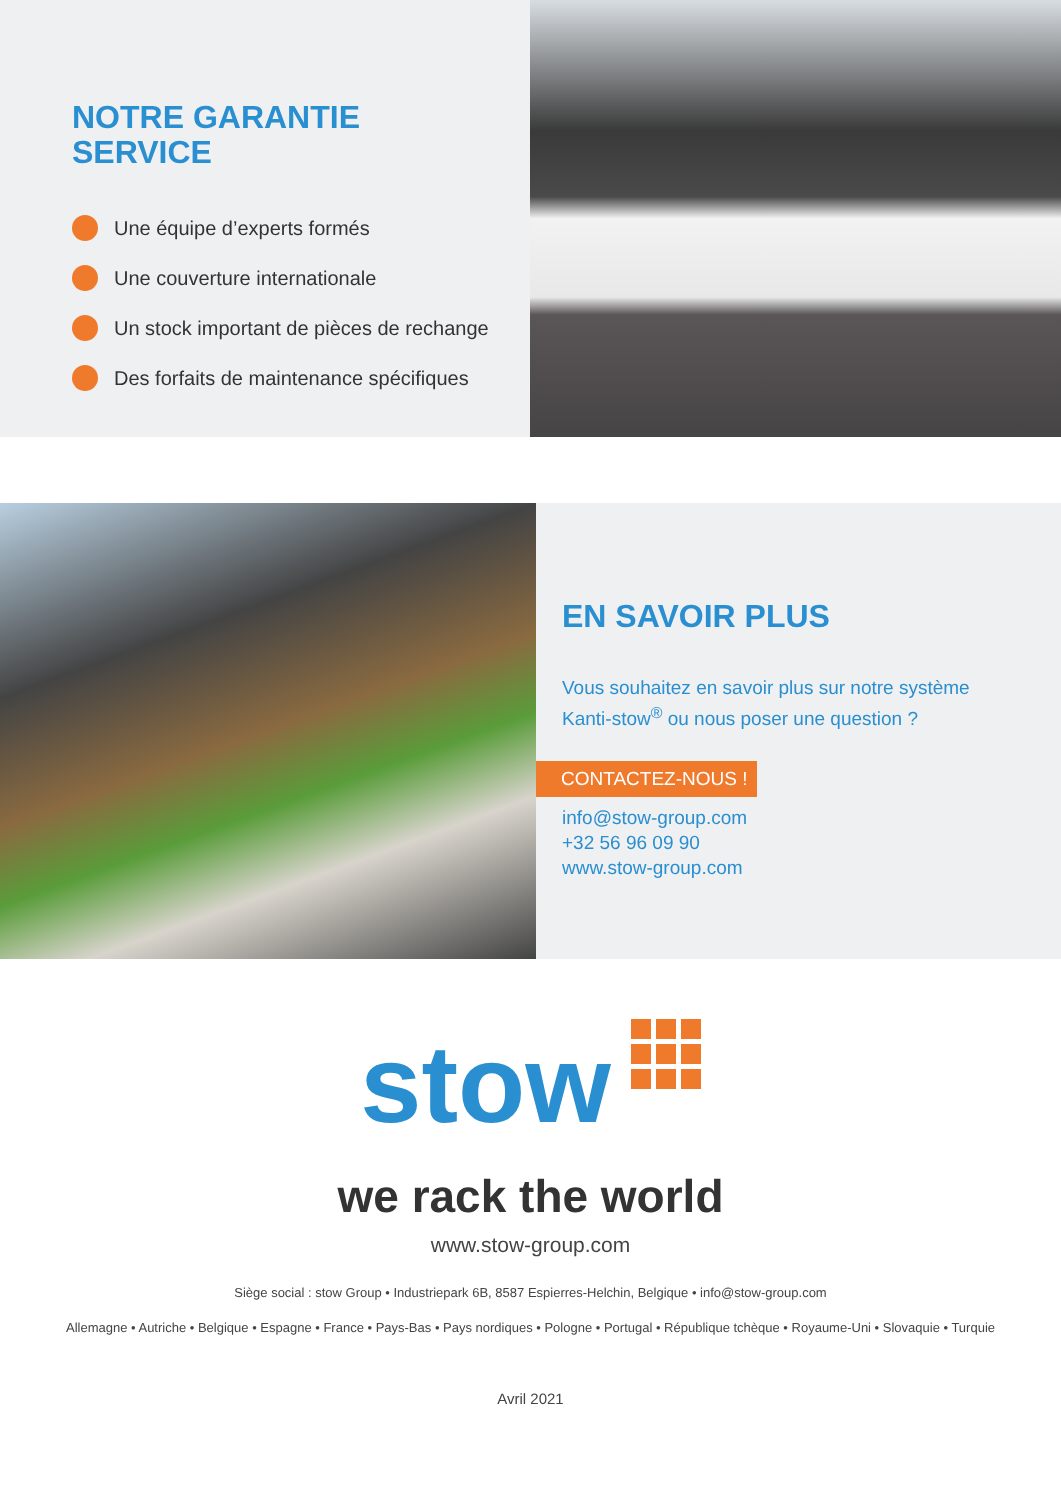NOTRE GARANTIE
SERVICE
Une équipe d’experts formés
Une couverture internationale
Un stock important de pièces de rechange
Des forfaits de maintenance spécifiques
EN SAVOIR PLUS
Vous souhaitez en savoir plus sur notre système
Kanti-stow<sup>®</sup> ou nous poser une question ?
CONTACTEZ-NOUS !
info@stow-group.com
+32 56 96 09 90
www.stow-group.com
stow
we rack the world
www.stow-group.com
Siège social : stow Group • Industriepark 6B, 8587 Espierres-Helchin, Belgique • info@stow-group.com
Allemagne • Autriche • Belgique • Espagne • France • Pays-Bas • Pays nordiques • Pologne • Portugal • République tchèque • Royaume-Uni • Slovaquie • Turquie
Avril 2021